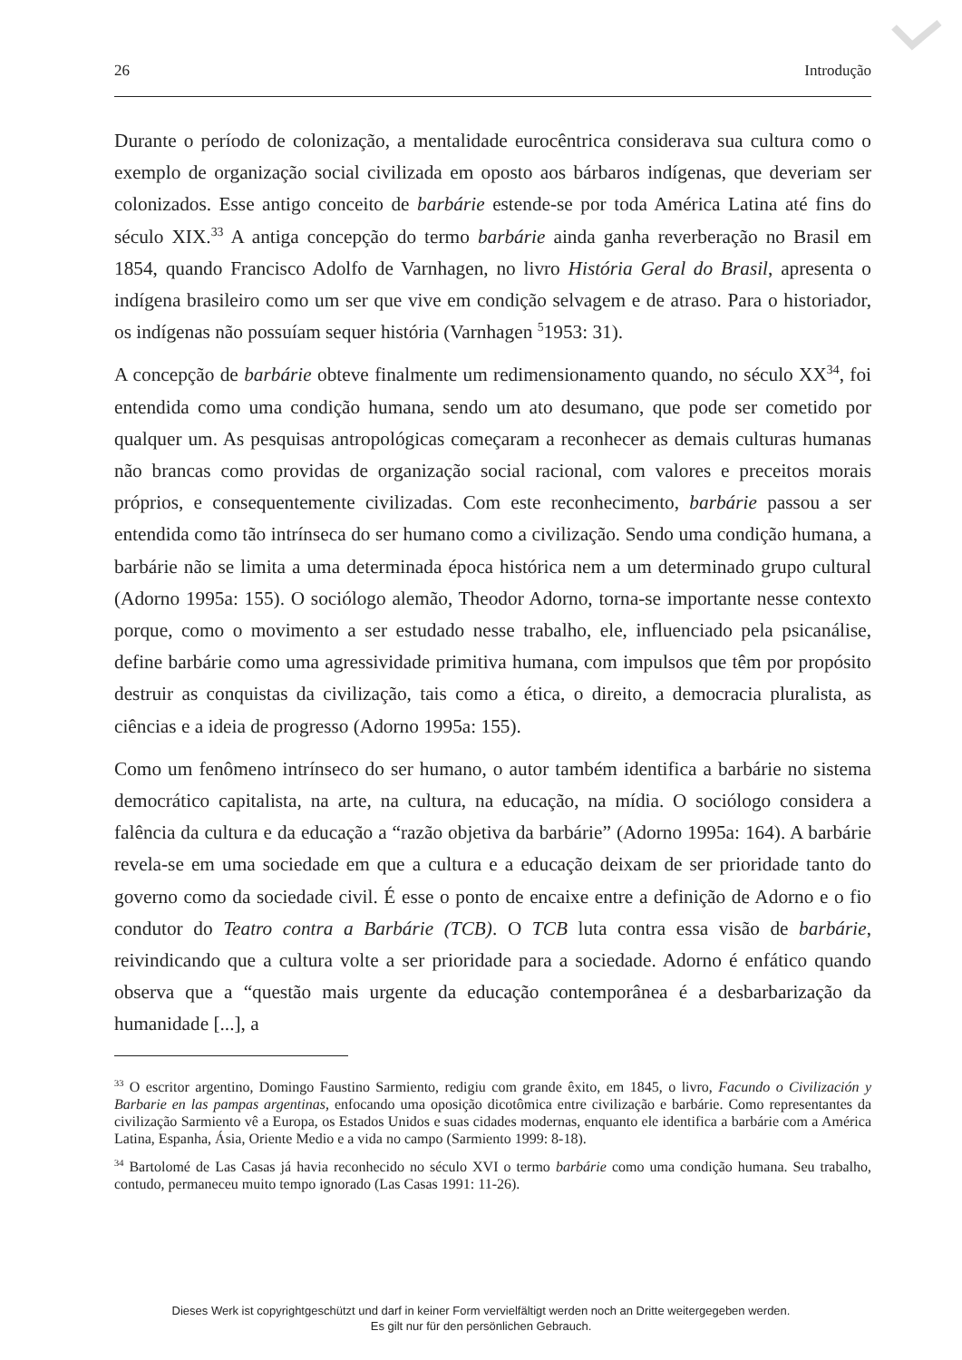26 Introdução
Durante o período de colonização, a mentalidade eurocêntrica considerava sua cultura como o exemplo de organização social civilizada em oposto aos bárbaros indígenas, que deveriam ser colonizados. Esse antigo conceito de barbárie estende-se por toda América Latina até fins do século XIX.<sup>33</sup> A antiga concepção do termo barbárie ainda ganha reverberação no Brasil em 1854, quando Francisco Adolfo de Varnhagen, no livro História Geral do Brasil, apresenta o indígena brasileiro como um ser que vive em condição selvagem e de atraso. Para o historiador, os indígenas não possuíam sequer história (Varnhagen <sup>5</sup>1953: 31).
A concepção de barbárie obteve finalmente um redimensionamento quando, no século XX<sup>34</sup>, foi entendida como uma condição humana, sendo um ato desumano, que pode ser cometido por qualquer um. As pesquisas antropológicas começaram a reconhecer as demais culturas humanas não brancas como providas de organização social racional, com valores e preceitos morais próprios, e consequentemente civilizadas. Com este reconhecimento, barbárie passou a ser entendida como tão intrínseca do ser humano como a civilização. Sendo uma condição humana, a barbárie não se limita a uma determinada época histórica nem a um determinado grupo cultural (Adorno 1995a: 155). O sociólogo alemão, Theodor Adorno, torna-se importante nesse contexto porque, como o movimento a ser estudado nesse trabalho, ele, influenciado pela psicanálise, define barbárie como uma agressividade primitiva humana, com impulsos que têm por propósito destruir as conquistas da civilização, tais como a ética, o direito, a democracia pluralista, as ciências e a ideia de progresso (Adorno 1995a: 155).
Como um fenômeno intrínseco do ser humano, o autor também identifica a barbárie no sistema democrático capitalista, na arte, na cultura, na educação, na mídia. O sociólogo considera a falência da cultura e da educação a “razão objetiva da barbárie” (Adorno 1995a: 164). A barbárie revela-se em uma sociedade em que a cultura e a educação deixam de ser prioridade tanto do governo como da sociedade civil. É esse o ponto de encaixe entre a definição de Adorno e o fio condutor do Teatro contra a Barbárie (TCB). O TCB luta contra essa visão de barbárie, reivindicando que a cultura volte a ser prioridade para a sociedade. Adorno é enfático quando observa que a “questão mais urgente da educação contemporânea é a desbarbarização da humanidade [...], a
<sup>33</sup> O escritor argentino, Domingo Faustino Sarmiento, redigiu com grande êxito, em 1845, o livro, Facundo o Civilización y Barbarie en las pampas argentinas, enfocando uma oposição dicotômica entre civilização e barbárie. Como representantes da civilização Sarmiento vê a Europa, os Estados Unidos e suas cidades modernas, enquanto ele identifica a barbárie com a América Latina, Espanha, Ásia, Oriente Medio e a vida no campo (Sarmiento 1999: 8-18).
<sup>34</sup> Bartolomé de Las Casas já havia reconhecido no século XVI o termo barbárie como uma condição humana. Seu trabalho, contudo, permaneceu muito tempo ignorado (Las Casas 1991: 11-26).
Dieses Werk ist copyrightgeschützt und darf in keiner Form vervielfältigt werden noch an Dritte weitergegeben werden.
Es gilt nur für den persönlichen Gebrauch.